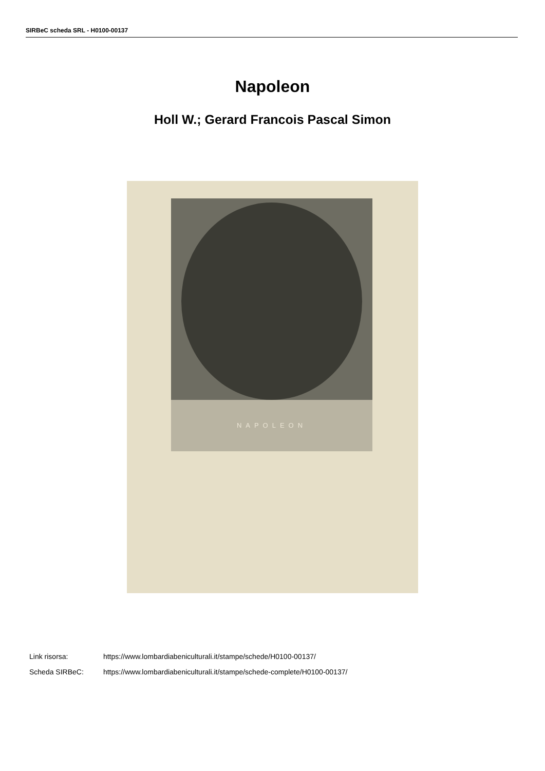SIRBeC scheda SRL - H0100-00137
Napoleon
Holl W.; Gerard Francois Pascal Simon
NAPOLEON
Link risorsa: https://www.lombardiabeniculturali.it/stampe/schede/H0100-00137/
Scheda SIRBeC: https://www.lombardiabeniculturali.it/stampe/schede-complete/H0100-00137/